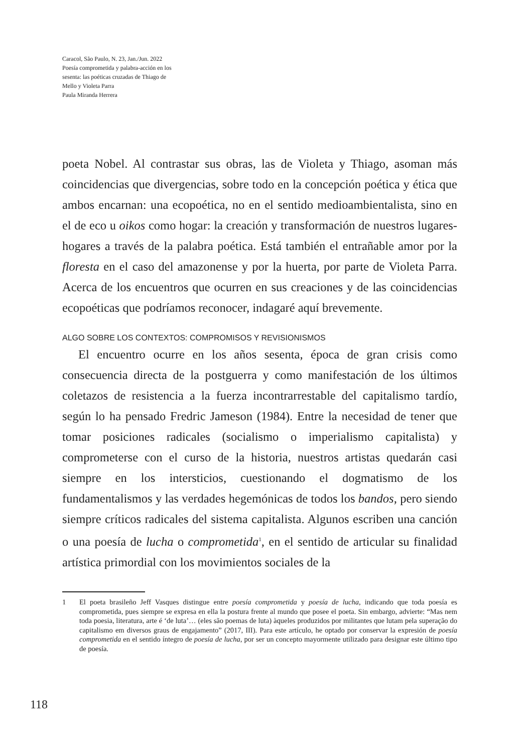Caracol, São Paulo, N. 23, Jan./Jun. 2022
Poesía comprometida y palabra-acción en los
sesenta: las poéticas cruzadas de Thiago de
Mello y Violeta Parra
Paula Miranda Herrera
poeta Nobel. Al contrastar sus obras, las de Violeta y Thiago, asoman más coincidencias que divergencias, sobre todo en la concepción poética y ética que ambos encarnan: una ecopoética, no en el sentido medioambientalista, sino en el de eco u oikos como hogar: la creación y transformación de nuestros lugares-hogares a través de la palabra poética. Está también el entrañable amor por la floresta en el caso del amazonense y por la huerta, por parte de Violeta Parra. Acerca de los encuentros que ocurren en sus creaciones y de las coincidencias ecopoéticas que podríamos reconocer, indagaré aquí brevemente.
ALGO SOBRE LOS CONTEXTOS: COMPROMISOS Y REVISIONISMOS
El encuentro ocurre en los años sesenta, época de gran crisis como consecuencia directa de la postguerra y como manifestación de los últimos coletazos de resistencia a la fuerza incontrarrestable del capitalismo tardío, según lo ha pensado Fredric Jameson (1984). Entre la necesidad de tener que tomar posiciones radicales (socialismo o imperialismo capitalista) y comprometerse con el curso de la historia, nuestros artistas quedarán casi siempre en los intersticios, cuestionando el dogmatismo de los fundamentalismos y las verdades hegemónicas de todos los bandos, pero siendo siempre críticos radicales del sistema capitalista. Algunos escriben una canción o una poesía de lucha o comprometida<sup>1</sup>, en el sentido de articular su finalidad artística primordial con los movimientos sociales de la
1 El poeta brasileño Jeff Vasques distingue entre poesía comprometida y poesía de lucha, indicando que toda poesía es comprometida, pues siempre se expresa en ella la postura frente al mundo que posee el poeta. Sin embargo, advierte: “Mas nem toda poesia, literatura, arte é ‘de luta’… (eles são poemas de luta) àqueles produzidos por militantes que lutam pela superação do capitalismo em diversos graus de engajamento” (2017, III). Para este artículo, he optado por conservar la expresión de poesía comprometida en el sentido íntegro de poesía de lucha, por ser un concepto mayormente utilizado para designar este último tipo de poesía.
118